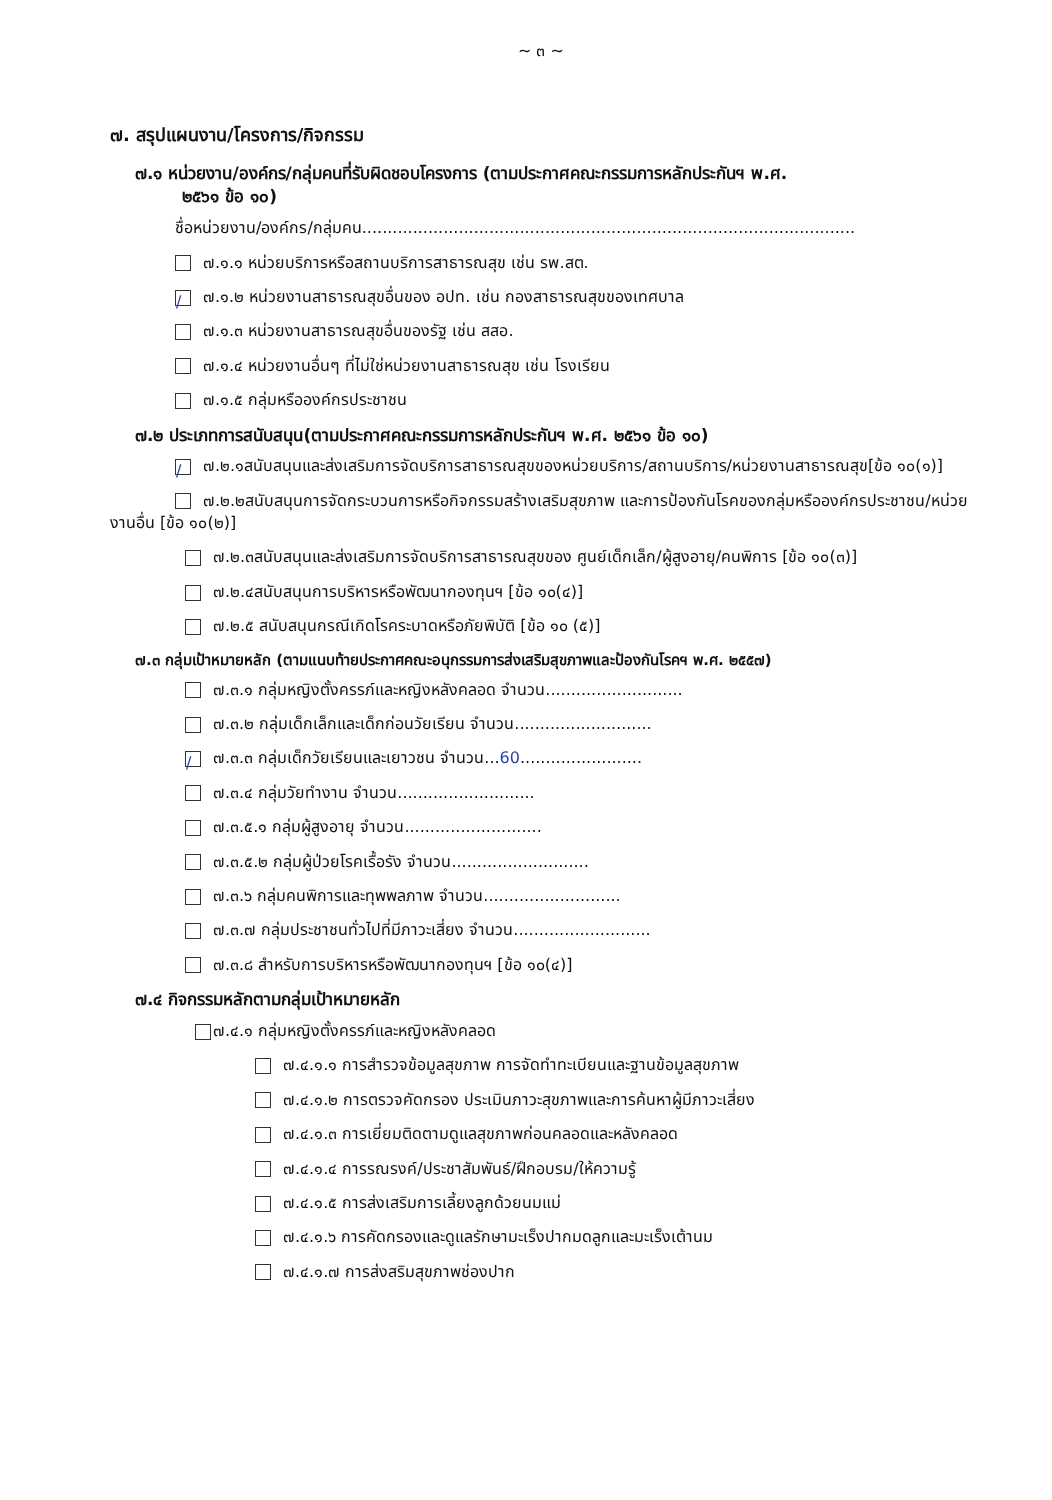~ ๓ ~
๗. สรุปแผนงาน/โครงการ/กิจกรรม
๗.๑ หน่วยงาน/องค์กร/กลุ่มคนที่รับผิดชอบโครงการ (ตามประกาศคณะกรรมการหลักประกันฯ พ.ศ.
๒๕๖๑ ข้อ ๑๐)
ชื่อหน่วยงาน/องค์กร/กลุ่มคน.................................................................................................
๗.๑.๑ หน่วยบริการหรือสถานบริการสาธารณสุข เช่น รพ.สต.
/ ๗.๑.๒ หน่วยงานสาธารณสุขอื่นของ อปท. เช่น กองสาธารณสุขของเทศบาล
๗.๑.๓ หน่วยงานสาธารณสุขอื่นของรัฐ เช่น สสอ.
๗.๑.๔ หน่วยงานอื่นๆ ที่ไม่ใช่หน่วยงานสาธารณสุข เช่น โรงเรียน
๗.๑.๕ กลุ่มหรือองค์กรประชาชน
๗.๒ ประเภทการสนับสนุน(ตามประกาศคณะกรรมการหลักประกันฯ พ.ศ. ๒๕๖๑ ข้อ ๑๐)
/๗.๒.๑สนับสนุนและส่งเสริมการจัดบริการสาธารณสุขของหน่วยบริการ/สถานบริการ/หน่วยงานสาธารณสุข[ข้อ ๑๐(๑)]
๗.๒.๒สนับสนุนการจัดกระบวนการหรือกิจกรรมสร้างเสริมสุขภาพ และการป้องกันโรคของกลุ่มหรือองค์กรประชาชน/หน่วยงานอื่น [ข้อ ๑๐(๒)]
๗.๒.๓สนับสนุนและส่งเสริมการจัดบริการสาธารณสุขของ ศูนย์เด็กเล็ก/ผู้สูงอายุ/คนพิการ [ข้อ ๑๐(๓)]
๗.๒.๔สนับสนุนการบริหารหรือพัฒนากองทุนฯ [ข้อ ๑๐(๔)]
๗.๒.๕ สนับสนุนกรณีเกิดโรคระบาดหรือภัยพิบัติ [ข้อ ๑๐ (๕)]
๗.๓ กลุ่มเป้าหมายหลัก (ตามแนบท้ายประกาศคณะอนุกรรมการส่งเสริมสุขภาพและป้องกันโรคฯ พ.ศ. ๒๕๕๗)
๗.๓.๑ กลุ่มหญิงตั้งครรภ์และหญิงหลังคลอด จำนวน...........................
๗.๓.๒ กลุ่มเด็กเล็กและเด็กก่อนวัยเรียน จำนวน...........................
/ ๗.๓.๓ กลุ่มเด็กวัยเรียนและเยาวชน จำนวน...60........................
๗.๓.๔ กลุ่มวัยทำงาน จำนวน...........................
๗.๓.๕.๑ กลุ่มผู้สูงอายุ จำนวน...........................
๗.๓.๕.๒ กลุ่มผู้ป่วยโรคเรื้อรัง จำนวน...........................
๗.๓.๖ กลุ่มคนพิการและทุพพลภาพ จำนวน...........................
๗.๓.๗ กลุ่มประชาชนทั่วไปที่มีภาวะเสี่ยง จำนวน...........................
๗.๓.๘ สำหรับการบริหารหรือพัฒนากองทุนฯ [ข้อ ๑๐(๔)]
๗.๔ กิจกรรมหลักตามกลุ่มเป้าหมายหลัก
๗.๔.๑ กลุ่มหญิงตั้งครรภ์และหญิงหลังคลอด
๗.๔.๑.๑ การสำรวจข้อมูลสุขภาพ การจัดทำทะเบียนและฐานข้อมูลสุขภาพ
๗.๔.๑.๒ การตรวจคัดกรอง ประเมินภาวะสุขภาพและการค้นหาผู้มีภาวะเสี่ยง
๗.๔.๑.๓ การเยี่ยมติดตามดูแลสุขภาพก่อนคลอดและหลังคลอด
๗.๔.๑.๔ การรณรงค์/ประชาสัมพันธ์/ฝึกอบรม/ให้ความรู้
๗.๔.๑.๕ การส่งเสริมการเลี้ยงลูกด้วยนมแม่
๗.๔.๑.๖ การคัดกรองและดูแลรักษามะเร็งปากมดลูกและมะเร็งเต้านม
๗.๔.๑.๗ การส่งสริมสุขภาพช่องปาก